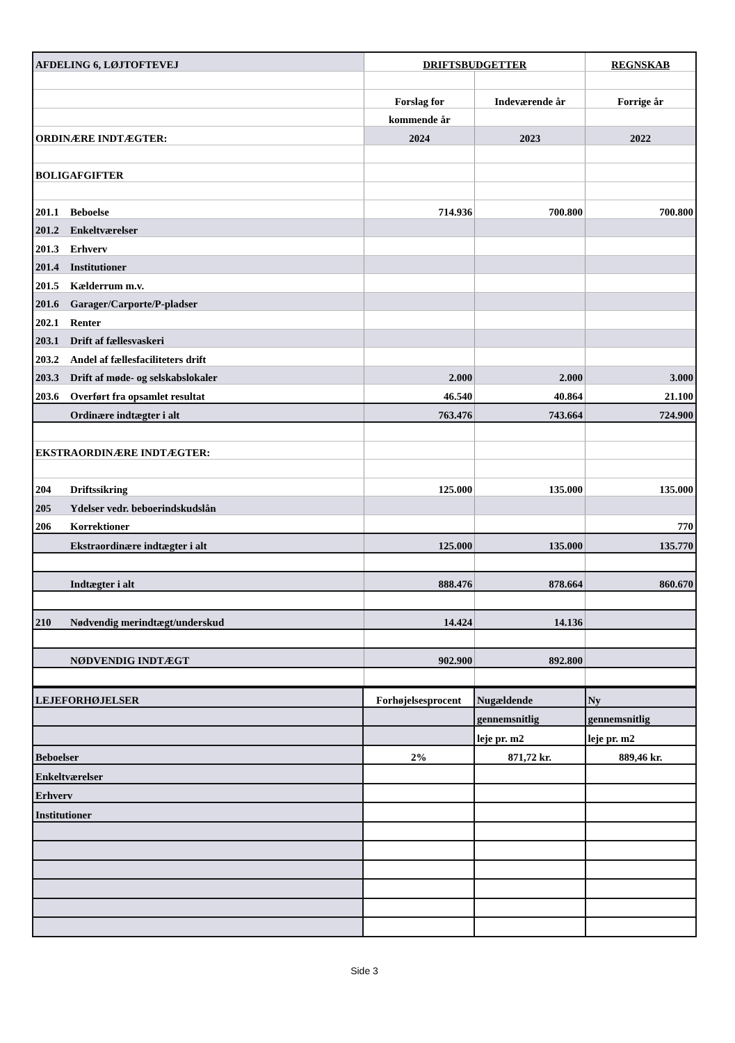| AFDELING 6, LØJTOFTEVEJ | DRIFTSBUDGETTER | | REGNSKAB |
| | Forslag for | Indeværende år | Forrige år |
| | kommende år | | |
| ORDINÆRE INDTÆGTER: | 2024 | 2023 | 2022 |
| BOLIGAFGIFTER | | | |
| 201.1 Beboelse | 714.936 | 700.800 | 700.800 |
| 201.2 Enkeltværelser | | | |
| 201.3 Erhverv | | | |
| 201.4 Institutioner | | | |
| 201.5 Kælderrum m.v. | | | |
| 201.6 Garager/Carporte/P-pladser | | | |
| 202.1 Renter | | | |
| 203.1 Drift af fællesvaskeri | | | |
| 203.2 Andel af fællesfaciliteters drift | | | |
| 203.3 Drift af møde- og selskabslokaler | 2.000 | 2.000 | 3.000 |
| 203.6 Overført fra opsamlet resultat | 46.540 | 40.864 | 21.100 |
| Ordinære indtægter i alt | 763.476 | 743.664 | 724.900 |
| EKSTRAORDINÆRE INDTÆGTER: | | | |
| 204 Driftssikring | 125.000 | 135.000 | 135.000 |
| 205 Ydelser vedr. beboerindskudslån | | | |
| 206 Korrektioner | | | 770 |
| Ekstraordinære indtægter i alt | 125.000 | 135.000 | 135.770 |
| Indtægter i alt | 888.476 | 878.664 | 860.670 |
| 210 Nødvendig merindtægt/underskud | 14.424 | 14.136 | |
| NØDVENDIG INDTÆGT | 902.900 | 892.800 | |
| LEJEFORHØJELSER | Forhøjelsesprocent | Nugældende | Ny |
| | | gennemsnitlig | gennemsnitlig |
| | | leje pr. m2 | leje pr. m2 |
| Beboelser | 2% | 871,72 kr. | 889,46 kr. |
| Enkeltværelser | | | |
| Erhverv | | | |
| Institutioner | | | |
Side 3